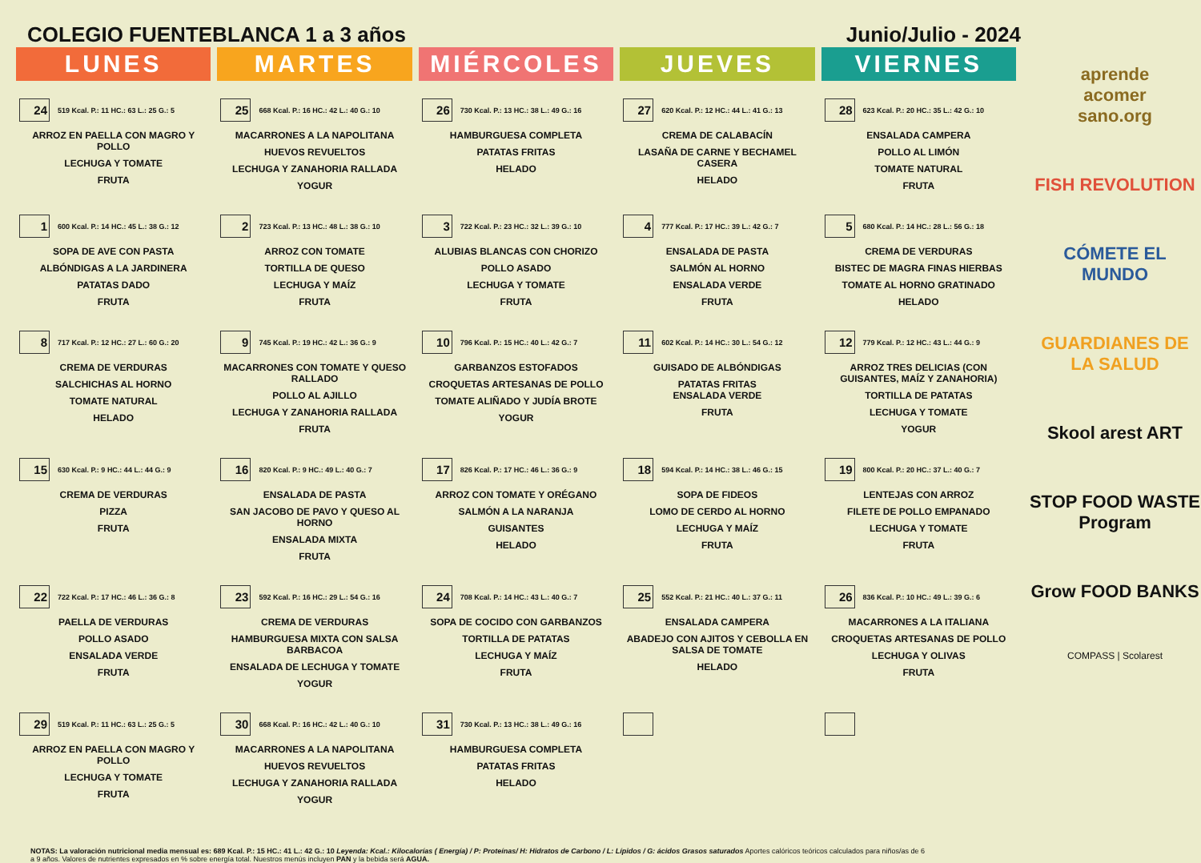COLEGIO FUENTEBLANCA 1 a 3 años Junio/Julio - 2024
| LUNES | MARTES | MIÉRCOLES | JUEVES | VIERNES |
| --- | --- | --- | --- | --- |
| 24 519 Kcal. P.: 11 HC.: 63 L.: 25 G.: 5 ARROZ EN PAELLA CON MAGRO Y POLLO LECHUGA Y TOMATE FRUTA | 25 668 Kcal. P.: 16 HC.: 42 L.: 40 G.: 10 MACARRONES A LA NAPOLITANA HUEVOS REVUELTOS LECHUGA Y ZANAHORIA RALLADA YOGUR | 26 730 Kcal. P.: 13 HC.: 38 L.: 49 G.: 16 HAMBURGUESA COMPLETA PATATAS FRITAS HELADO | 27 620 Kcal. P.: 12 HC.: 44 L.: 41 G.: 13 CREMA DE CALABACÍN LASAÑA DE CARNE Y BECHAMEL CASERA HELADO | 28 623 Kcal. P.: 20 HC.: 35 L.: 42 G.: 10 ENSALADA CAMPERA POLLO AL LIMÓN TOMATE NATURAL FRUTA |
| 1 600 Kcal. P.: 14 HC.: 45 L.: 38 G.: 12 SOPA DE AVE CON PASTA ALBÓNDIGAS A LA JARDINERA PATATAS DADO FRUTA | 2 723 Kcal. P.: 13 HC.: 48 L.: 38 G.: 10 ARROZ CON TOMATE TORTILLA DE QUESO LECHUGA Y MAÍZ FRUTA | 3 722 Kcal. P.: 23 HC.: 32 L.: 39 G.: 10 ALUBIAS BLANCAS CON CHORIZO POLLO ASADO LECHUGA Y TOMATE FRUTA | 4 777 Kcal. P.: 17 HC.: 39 L.: 42 G.: 7 ENSALADA DE PASTA SALMÓN AL HORNO ENSALADA VERDE FRUTA | 5 680 Kcal. P.: 14 HC.: 28 L.: 56 G.: 18 CREMA DE VERDURAS BISTEC DE MAGRA FINAS HIERBAS TOMATE AL HORNO GRATINADO HELADO |
| 8 717 Kcal. P.: 12 HC.: 27 L.: 60 G.: 20 CREMA DE VERDURAS SALCHICHAS AL HORNO TOMATE NATURAL HELADO | 9 745 Kcal. P.: 19 HC.: 42 L.: 36 G.: 9 MACARRONES CON TOMATE Y QUESO RALLADO POLLO AL AJILLO LECHUGA Y ZANAHORIA RALLADA FRUTA | 10 796 Kcal. P.: 15 HC.: 40 L.: 42 G.: 7 GARBANZOS ESTOFADOS CROQUETAS ARTESANAS DE POLLO TOMATE ALIÑADO Y JUDÍA BROTE YOGUR | 11 602 Kcal. P.: 14 HC.: 30 L.: 54 G.: 12 GUISADO DE ALBÓNDIGAS PATATAS FRITAS ENSALADA VERDE FRUTA | 12 779 Kcal. P.: 12 HC.: 43 L.: 44 G.: 9 ARROZ TRES DELICIAS (CON GUISANTES, MAÍZ Y ZANAHORIA) TORTILLA DE PATATAS LECHUGA Y TOMATE YOGUR |
| 15 630 Kcal. P.: 9 HC.: 44 L.: 44 G.: 9 CREMA DE VERDURAS PIZZA FRUTA | 16 820 Kcal. P.: 9 HC.: 49 L.: 40 G.: 7 ENSALADA DE PASTA SAN JACOBO DE PAVO Y QUESO AL HORNO ENSALADA MIXTA FRUTA | 17 826 Kcal. P.: 17 HC.: 46 L.: 36 G.: 9 ARROZ CON TOMATE Y ORÉGANO SALMÓN A LA NARANJA GUISANTES HELADO | 18 594 Kcal. P.: 14 HC.: 38 L.: 46 G.: 15 SOPA DE FIDEOS LOMO DE CERDO AL HORNO LECHUGA Y MAÍZ FRUTA | 19 800 Kcal. P.: 20 HC.: 37 L.: 40 G.: 7 LENTEJAS CON ARROZ FILETE DE POLLO EMPANADO LECHUGA Y TOMATE FRUTA |
| 22 722 Kcal. P.: 17 HC.: 46 L.: 36 G.: 8 PAELLA DE VERDURAS POLLO ASADO ENSALADA VERDE FRUTA | 23 592 Kcal. P.: 16 HC.: 29 L.: 54 G.: 16 CREMA DE VERDURAS HAMBURGUESA MIXTA CON SALSA BARBACOA ENSALADA DE LECHUGA Y TOMATE YOGUR | 24 708 Kcal. P.: 14 HC.: 43 L.: 40 G.: 7 SOPA DE COCIDO CON GARBANZOS TORTILLA DE PATATAS LECHUGA Y MAÍZ FRUTA | 25 552 Kcal. P.: 21 HC.: 40 L.: 37 G.: 11 ENSALADA CAMPERA ABADEJO CON AJITOS Y CEBOLLA EN SALSA DE TOMATE HELADO | 26 836 Kcal. P.: 10 HC.: 49 L.: 39 G.: 6 MACARRONES A LA ITALIANA CROQUETAS ARTESANAS DE POLLO LECHUGA Y OLIVAS FRUTA |
| 29 519 Kcal. P.: 11 HC.: 63 L.: 25 G.: 5 ARROZ EN PAELLA CON MAGRO Y POLLO LECHUGA Y TOMATE FRUTA | 30 668 Kcal. P.: 16 HC.: 42 L.: 40 G.: 10 MACARRONES A LA NAPOLITANA HUEVOS REVUELTOS LECHUGA Y ZANAHORIA RALLADA YOGUR | 31 730 Kcal. P.: 13 HC.: 38 L.: 49 G.: 16 HAMBURGUESA COMPLETA PATATAS FRITAS HELADO | | |
NOTAS: La valoración nutricional media mensual es: 689 Kcal. P.: 15 HC.: 41 L.: 42 G.: 10 Leyenda: Kcal.: Kilocalorías ( Energía) / P: Proteínas/ H: Hidratos de Carbono / L: Lípidos / G: ácidos Grasos saturados Aportes calóricos teóricos calculados para niños/as de 6 a 9 años. Valores de nutrientes expresados en % sobre energía total. Nuestros menús incluyen PAN y la bebida será AGUA.
aprende
acomer
sano.org
FISH REVOLUTION
CÓMETE EL MUNDO
GUARDIANES DE LA SALUD
Skool arest ART
STOP FOOD WASTE Program
Grow FOOD BANKS
COMPASS | Scolarest